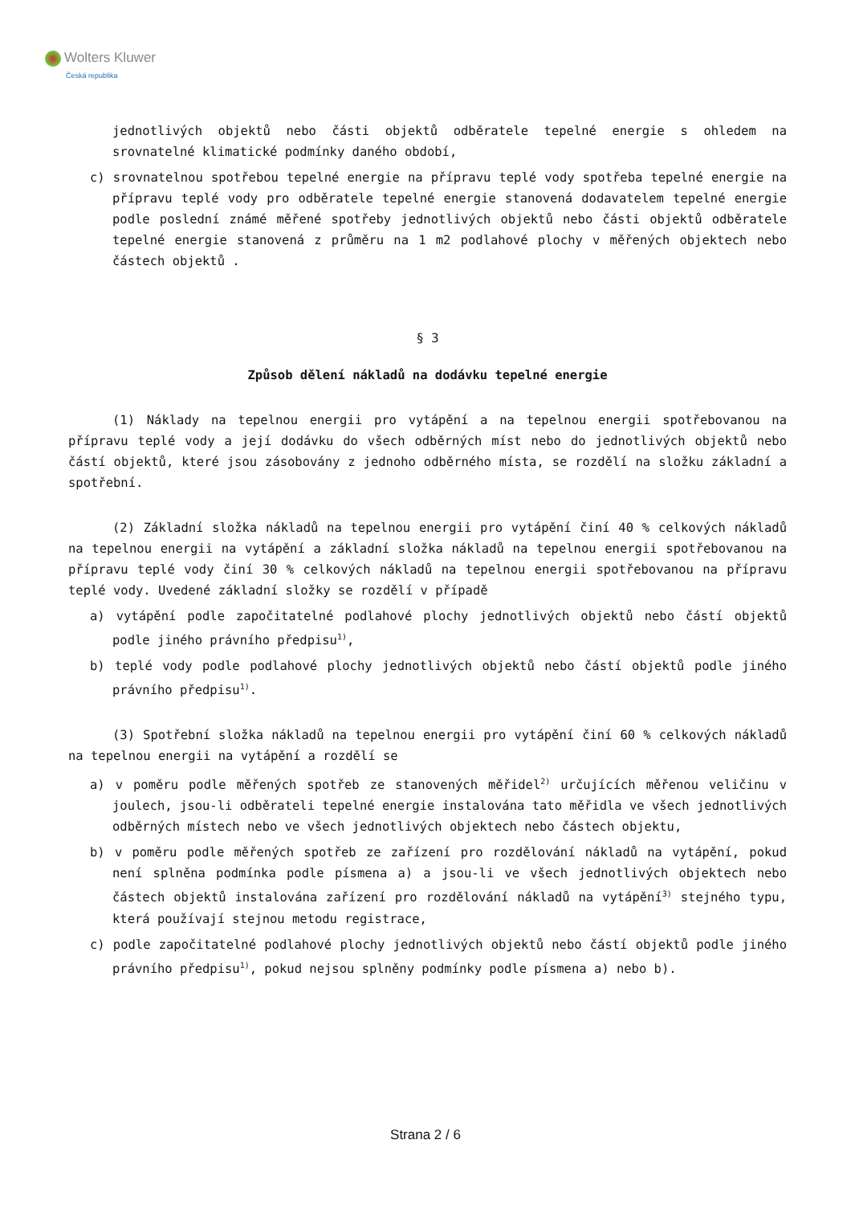Wolters Kluwer
Česká republika
jednotlivých objektů nebo části objektů odběratele tepelné energie s ohledem na srovnatelné klimatické podmínky daného období,
c) srovnatelnou spotřebou tepelné energie na přípravu teplé vody spotřeba tepelné energie na přípravu teplé vody pro odběratele tepelné energie stanovená dodavatelem tepelné energie podle poslední známé měřené spotřeby jednotlivých objektů nebo části objektů odběratele tepelné energie stanovená z průměru na 1 m2 podlahové plochy v měřených objektech nebo částech objektů .
§ 3
Způsob dělení nákladů na dodávku tepelné energie
(1) Náklady na tepelnou energii pro vytápění a na tepelnou energii spotřebovanou na přípravu teplé vody a její dodávku do všech odběrných míst nebo do jednotlivých objektů nebo částí objektů, které jsou zásobovány z jednoho odběrného místa, se rozdělí na složku základní a spotřební.
(2) Základní složka nákladů na tepelnou energii pro vytápění činí 40 % celkových nákladů na tepelnou energii na vytápění a základní složka nákladů na tepelnou energii spotřebovanou na přípravu teplé vody činí 30 % celkových nákladů na tepelnou energii spotřebovanou na přípravu teplé vody. Uvedené základní složky se rozdělí v případě
a) vytápění podle započitatelné podlahové plochy jednotlivých objektů nebo částí objektů podle jiného právního předpisu<sup>1)</sup>,
b) teplé vody podle podlahové plochy jednotlivých objektů nebo částí objektů podle jiného právního předpisu<sup>1)</sup>.
(3) Spotřební složka nákladů na tepelnou energii pro vytápění činí 60 % celkových nákladů na tepelnou energii na vytápění a rozdělí se
a) v poměru podle měřených spotřeb ze stanovených měřidel<sup>2)</sup> určujících měřenou veličinu v joulech, jsou-li odběrateli tepelné energie instalována tato měřidla ve všech jednotlivých odběrných místech nebo ve všech jednotlivých objektech nebo částech objektu,
b) v poměru podle měřených spotřeb ze zařízení pro rozdělování nákladů na vytápění, pokud není splněna podmínka podle písmena a) a jsou-li ve všech jednotlivých objektech nebo částech objektů instalována zařízení pro rozdělování nákladů na vytápění<sup>3)</sup> stejného typu, která používají stejnou metodu registrace,
c) podle započitatelné podlahové plochy jednotlivých objektů nebo částí objektů podle jiného právního předpisu<sup>1)</sup>, pokud nejsou splněny podmínky podle písmena a) nebo b).
Strana 2 / 6